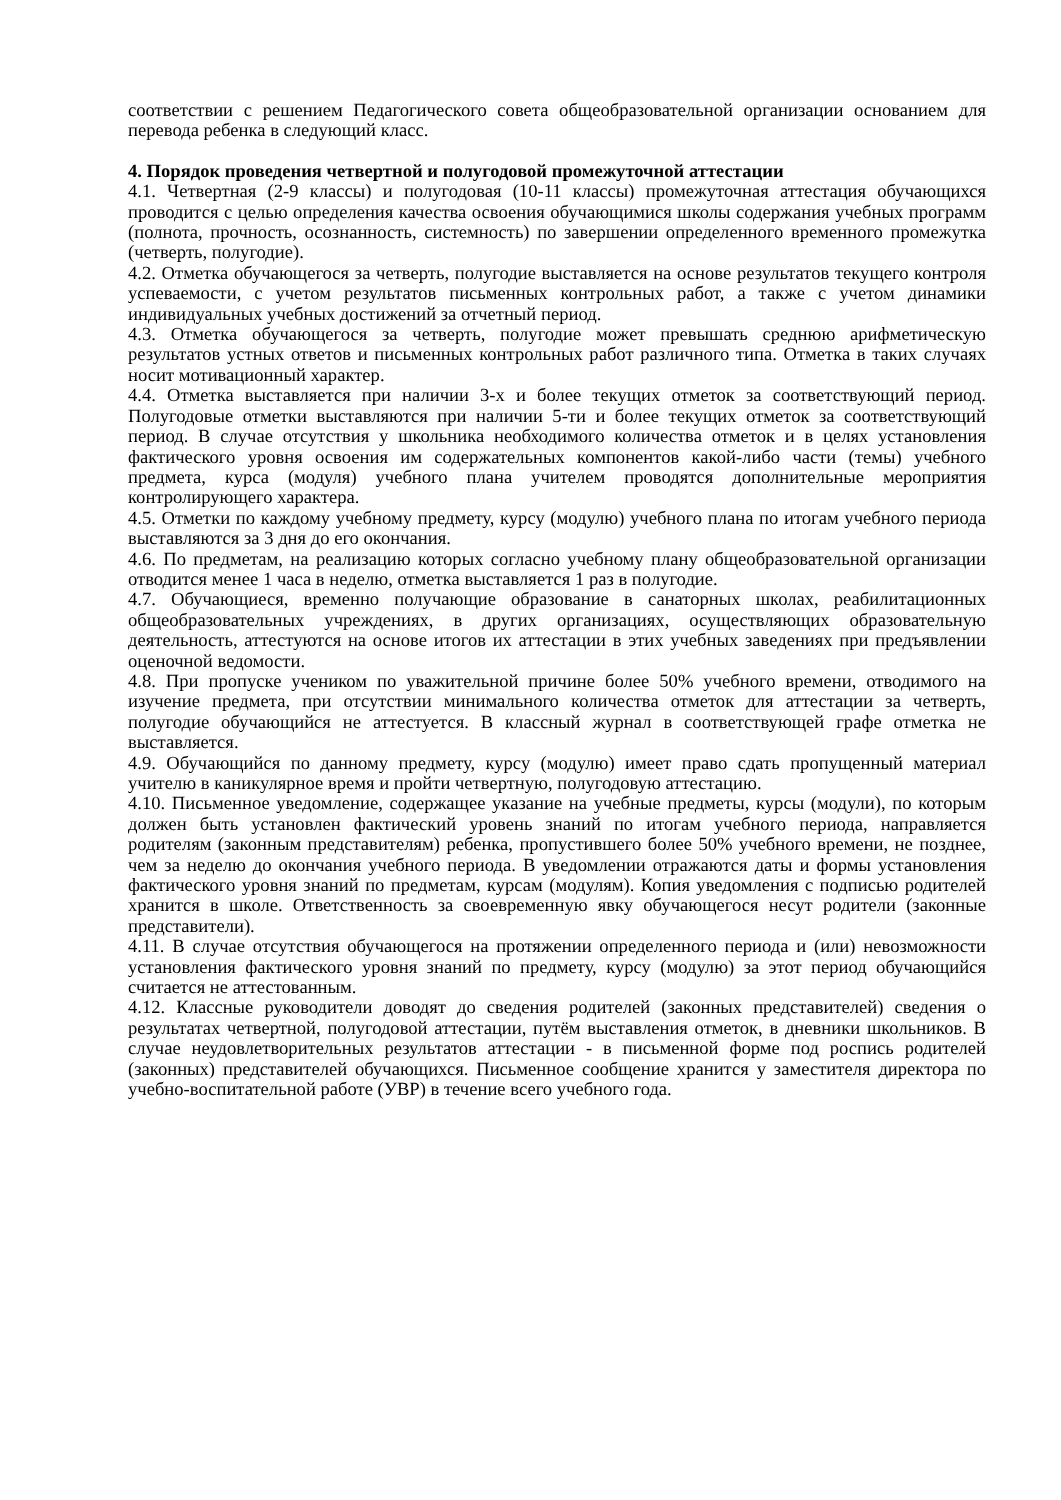соответствии с решением Педагогического совета общеобразовательной организации основанием для перевода ребенка в следующий класс.
4. Порядок проведения четвертной и полугодовой промежуточной аттестации
4.1. Четвертная (2-9 классы) и полугодовая (10-11 классы) промежуточная аттестация обучающихся проводится с целью определения качества освоения обучающимися школы содержания учебных программ (полнота, прочность, осознанность, системность) по завершении определенного временного промежутка (четверть, полугодие).
4.2. Отметка обучающегося за четверть, полугодие выставляется на основе результатов текущего контроля успеваемости, с учетом результатов письменных контрольных работ, а также с учетом динамики индивидуальных учебных достижений за отчетный период.
4.3. Отметка обучающегося за четверть, полугодие может превышать среднюю арифметическую результатов устных ответов и письменных контрольных работ различного типа. Отметка в таких случаях носит мотивационный характер.
4.4. Отметка выставляется при наличии 3-х и более текущих отметок за соответствующий период. Полугодовые отметки выставляются при наличии 5-ти и более текущих отметок за соответствующий период. В случае отсутствия у школьника необходимого количества отметок и в целях установления фактического уровня освоения им содержательных компонентов какой-либо части (темы) учебного предмета, курса (модуля) учебного плана учителем проводятся дополнительные мероприятия контролирующего характера.
4.5. Отметки по каждому учебному предмету, курсу (модулю) учебного плана по итогам учебного периода выставляются за 3 дня до его окончания.
4.6. По предметам, на реализацию которых согласно учебному плану общеобразовательной организации отводится менее 1 часа в неделю, отметка выставляется 1 раз в полугодие.
4.7. Обучающиеся, временно получающие образование в санаторных школах, реабилитационных общеобразовательных учреждениях, в других организациях, осуществляющих образовательную деятельность, аттестуются на основе итогов их аттестации в этих учебных заведениях при предъявлении оценочной ведомости.
4.8. При пропуске учеником по уважительной причине более 50% учебного времени, отводимого на изучение предмета, при отсутствии минимального количества отметок для аттестации за четверть, полугодие обучающийся не аттестуется. В классный журнал в соответствующей графе отметка не выставляется.
4.9. Обучающийся по данному предмету, курсу (модулю) имеет право сдать пропущенный материал учителю в каникулярное время и пройти четвертную, полугодовую аттестацию.
4.10. Письменное уведомление, содержащее указание на учебные предметы, курсы (модули), по которым должен быть установлен фактический уровень знаний по итогам учебного периода, направляется родителям (законным представителям) ребенка, пропустившего более 50% учебного времени, не позднее, чем за неделю до окончания учебного периода. В уведомлении отражаются даты и формы установления фактического уровня знаний по предметам, курсам (модулям). Копия уведомления с подписью родителей хранится в школе. Ответственность за своевременную явку обучающегося несут родители (законные представители).
4.11. В случае отсутствия обучающегося на протяжении определенного периода и (или) невозможности установления фактического уровня знаний по предмету, курсу (модулю) за этот период обучающийся считается не аттестованным.
4.12. Классные руководители доводят до сведения родителей (законных представителей) сведения о результатах четвертной, полугодовой аттестации, путём выставления отметок, в дневники школьников. В случае неудовлетворительных результатов аттестации - в письменной форме под роспись родителей (законных) представителей обучающихся. Письменное сообщение хранится у заместителя директора по учебно-воспитательной работе (УВР) в течение всего учебного года.